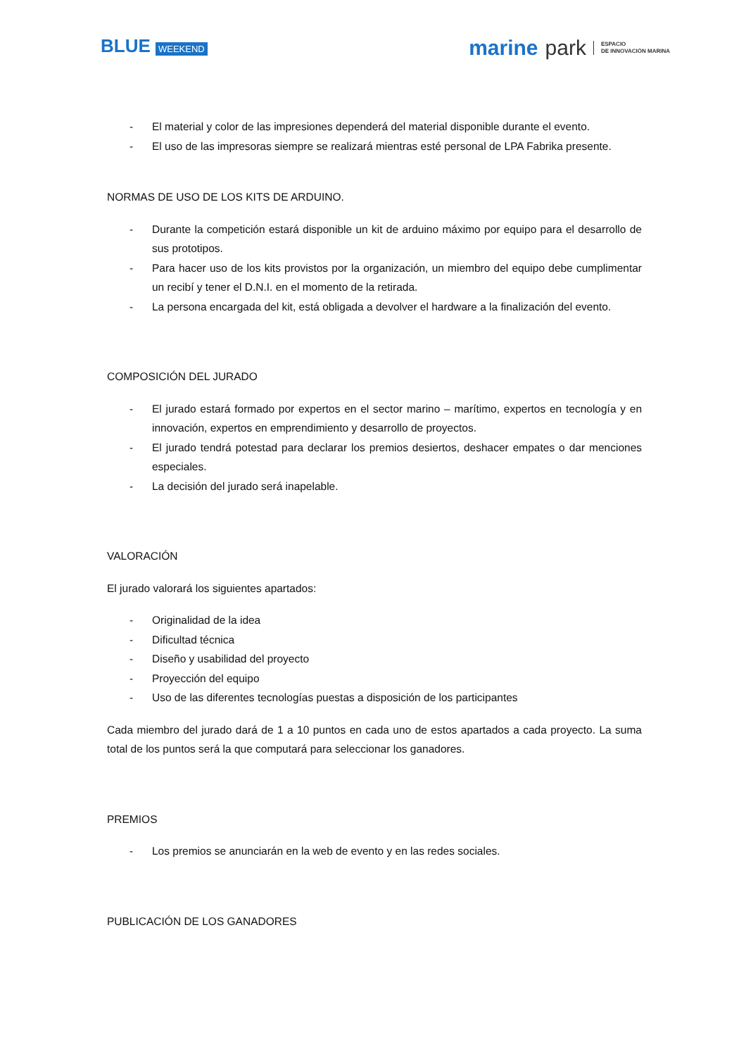BLUE WEEKEND
marine park ESPACIO
DE INNOVACIÓN MARINA
- El material y color de las impresiones dependerá del material disponible durante el evento.
- El uso de las impresoras siempre se realizará mientras esté personal de LPA Fabrika presente.
NORMAS DE USO DE LOS KITS DE ARDUINO.
- Durante la competición estará disponible un kit de arduino máximo por equipo para el desarrollo de sus prototipos.
- Para hacer uso de los kits provistos por la organización, un miembro del equipo debe cumplimentar un recibí y tener el D.N.I. en el momento de la retirada.
- La persona encargada del kit, está obligada a devolver el hardware a la finalización del evento.
COMPOSICIÓN DEL JURADO
- El jurado estará formado por expertos en el sector marino – marítimo, expertos en tecnología y en innovación, expertos en emprendimiento y desarrollo de proyectos.
- El jurado tendrá potestad para declarar los premios desiertos, deshacer empates o dar menciones especiales.
- La decisión del jurado será inapelable.
VALORACIÓN
El jurado valorará los siguientes apartados:
- Originalidad de la idea
- Dificultad técnica
- Diseño y usabilidad del proyecto
- Proyección del equipo
- Uso de las diferentes tecnologías puestas a disposición de los participantes
Cada miembro del jurado dará de 1 a 10 puntos en cada uno de estos apartados a cada proyecto. La suma total de los puntos será la que computará para seleccionar los ganadores.
PREMIOS
- Los premios se anunciarán en la web de evento y en las redes sociales.
PUBLICACIÓN DE LOS GANADORES